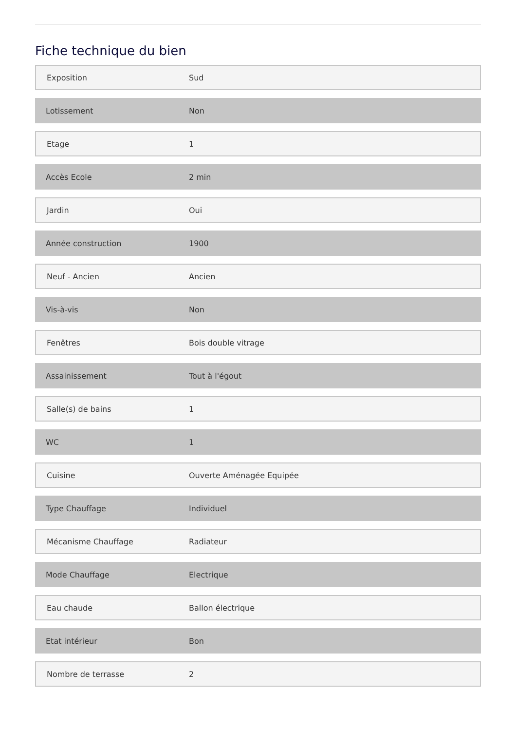Fiche technique du bien
| Exposition | Sud |
| Lotissement | Non |
| Etage | 1 |
| Accès Ecole | 2 min |
| Jardin | Oui |
| Année construction | 1900 |
| Neuf - Ancien | Ancien |
| Vis-à-vis | Non |
| Fenêtres | Bois double vitrage |
| Assainissement | Tout à l'égout |
| Salle(s) de bains | 1 |
| WC | 1 |
| Cuisine | Ouverte Aménagée Equipée |
| Type Chauffage | Individuel |
| Mécanisme Chauffage | Radiateur |
| Mode Chauffage | Electrique |
| Eau chaude | Ballon électrique |
| Etat intérieur | Bon |
| Nombre de terrasse | 2 |